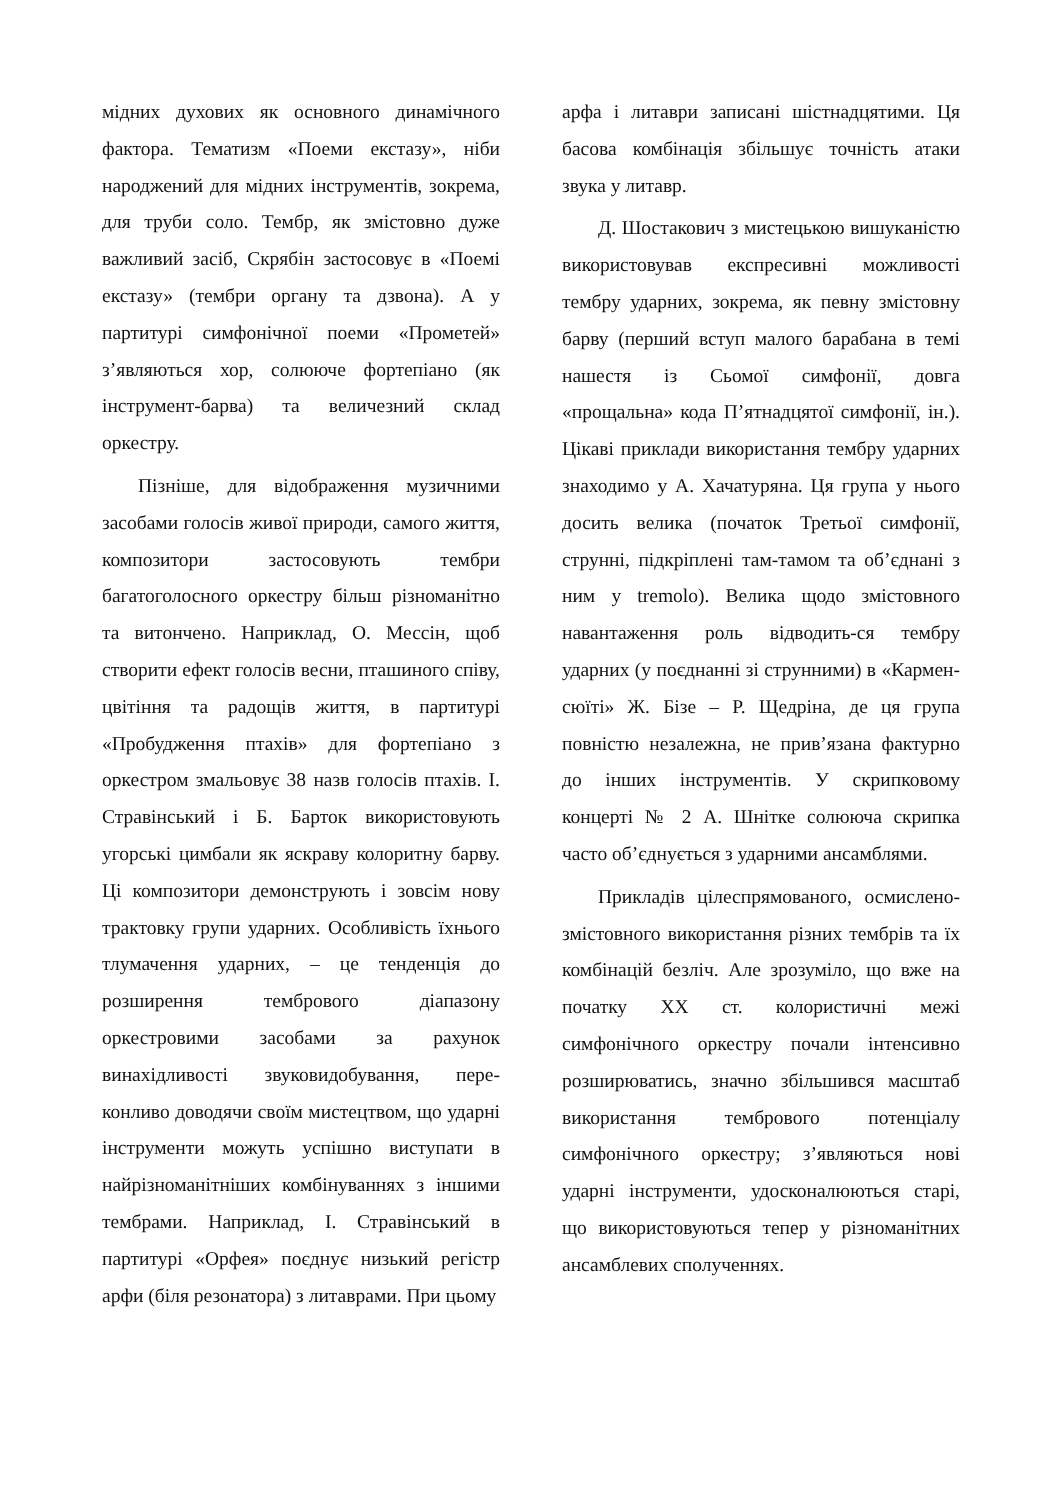мідних духових як основного динамічного фактора. Тематизм «Поеми екстазу», ніби народжений для мідних інструментів, зо­крема, для труби соло. Тембр, як змістовно дуже важливий засіб, Скрябін застосовує в «Поемі екстазу» (тембри органу та дзвона). А у партитурі симфонічної поеми «Проме­тей» з’являються хор, солююче фортепіано (як інструмент-барва) та величезний склад оркестру.
Пізніше, для відображення музичними засобами голосів живої природи, самого життя, композитори застосовують тембри багатоголосного оркестру більш різно­манітно та витончено. Наприклад, О. Мессін, щоб створити ефект голосів весни, пташиного співу, цвітіння та радо­щів життя, в партитурі «Пробудження птахів» для фортепіано з оркестром змаль­овує 38 назв голосів птахів. І. Стравінський і Б. Барток використову­ють угорські цимбали як яскраву колорит­ну барву. Ці композитори демонструють і зовсім нову трактовку групи ударних. Особливість їхнього тлумачення ударних, – це тенденція до розширення тембрового діапазону оркестровими засобами за раху­нок винахідливості звуковидобування, пе­ре-конливо доводячи своїм мистецтвом, що ударні інструменти можуть успішно виступати в найрізноманітніших комбінуваннях з іншими тембрами. Наприклад, І. Стравінський в партитурі «Орфея» поєднує низький регістр арфи (біля резонатора) з литаврами. При цьому
арфа і литаври записані шістнадцятими. Ця басова комбінація збільшує точність атаки звука у литавр.
Д. Шостакович з мистецькою вишу­каністю використовував експресивні мож­ливості тембру ударних, зокрема, як певну змістовну барву (перший вступ малого ба­рабана в темі нашестя із Сьомої симфонії, довга «прощальна» кода П’ятнадцятої симфонії, ін.). Цікаві приклади викори­стання тембру ударних знаходимо у А. Хачатуряна. Ця група у нього досить велика (початок Третьої симфонії, струнні, підкріплені там-тамом та об’єднані з ним у tremolo). Велика щодо змістовного наван­таження роль відводить-ся тембру ударних (у поєднанні зі струнними) в «Кармен-сюїті» Ж. Бізе – Р. Щедріна, де ця група повністю незалежна, не прив’язана фак­турно до інших інструментів. У скрипко­вому концерті № 2 А. Шнітке солююча скрипка часто об’єднується з ударними ансамблями.
Прикладів цілеспрямованого, осмис­лено-змістовного використання різних тембрів та їх комбінацій безліч. Але зро­зуміло, що вже на початку ХХ ст. колори­стичні межі симфонічного оркестру поча­ли інтенсивно розширюватись, значно збільшився масштаб використання темб­рового потенціалу симфонічного оркестру; з’являються нові ударні інструменти, удосконалюються старі, що використову­ються тепер у різноманітних ансамблевих сполученнях.